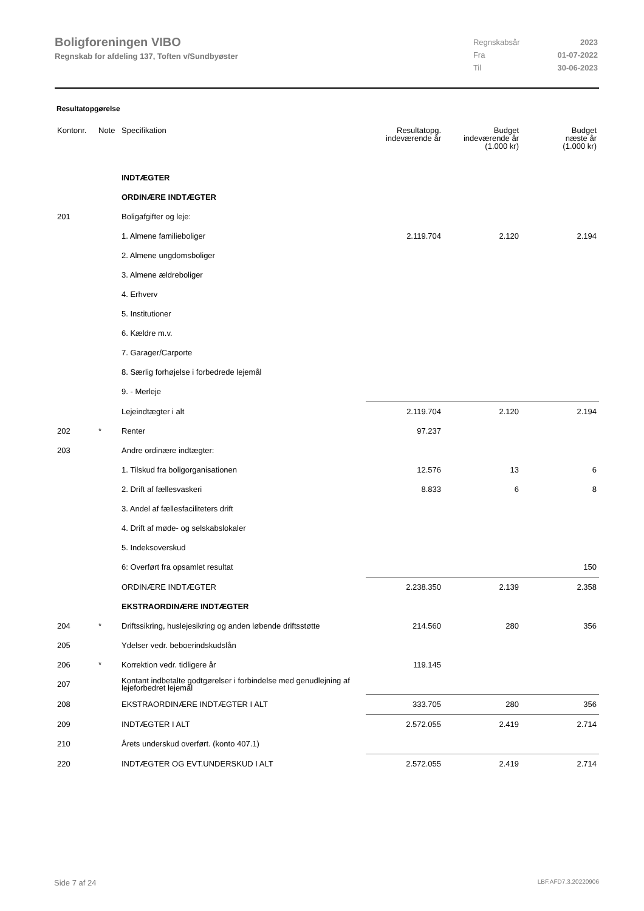Boligforeningen VIBO
Regnskab for afdeling 137, Toften v/Sundbyøster
| Regnskabsår | 2023 |
| Fra | 01-07-2022 |
| Til | 30-06-2023 |
Resultatopgørelse
| Kontonr. | Note | Specifikation | Resultatopg. indeværende år | Budget indeværende år (1.000 kr) | Budget næste år (1.000 kr) |
| --- | --- | --- | --- | --- | --- |
| | | INDTÆGTER | | | |
| | | ORDINÆRE INDTÆGTER | | | |
| 201 | | Boligafgifter og leje: | | | |
| | | 1. Almene familieboliger | 2.119.704 | 2.120 | 2.194 |
| | | 2. Almene ungdomsboliger | | | |
| | | 3. Almene ældreboliger | | | |
| | | 4. Erhverv | | | |
| | | 5. Institutioner | | | |
| | | 6. Kældre m.v. | | | |
| | | 7. Garager/Carporte | | | |
| | | 8. Særlig forhøjelse i forbedrede lejemål | | | |
| | | 9. - Merleje | | | |
| | | Lejeindtægter i alt | 2.119.704 | 2.120 | 2.194 |
| 202 | * | Renter | 97.237 | | |
| 203 | | Andre ordinære indtægter: | | | |
| | | 1. Tilskud fra boligorganisationen | 12.576 | 13 | 6 |
| | | 2. Drift af fællesvaskeri | 8.833 | 6 | 8 |
| | | 3. Andel af fællesfaciliteters drift | | | |
| | | 4. Drift af møde- og selskabslokaler | | | |
| | | 5. Indeksoverskud | | | |
| | | 6: Overført fra opsamlet resultat | | | 150 |
| | | ORDINÆRE INDTÆGTER | 2.238.350 | 2.139 | 2.358 |
| | | EKSTRAORDINÆRE INDTÆGTER | | | |
| 204 | * | Driftssikring, huslejesikring og anden løbende driftsstøtte | 214.560 | 280 | 356 |
| 205 | | Ydelser vedr. beboerindskudslån | | | |
| 206 | * | Korrektion vedr. tidligere år | 119.145 | | |
| 207 | | Kontant indbetalte godtgørelser i forbindelse med genudlejning af lejeforbedret lejemål | | | |
| 208 | | EKSTRAORDINÆRE INDTÆGTER I ALT | 333.705 | 280 | 356 |
| 209 | | INDTÆGTER I ALT | 2.572.055 | 2.419 | 2.714 |
| 210 | | Årets underskud overført. (konto 407.1) | | | |
| 220 | | INDTÆGTER OG EVT.UNDERSKUD I ALT | 2.572.055 | 2.419 | 2.714 |
Side 7 af 24 LBF.AFD7.3.20220906